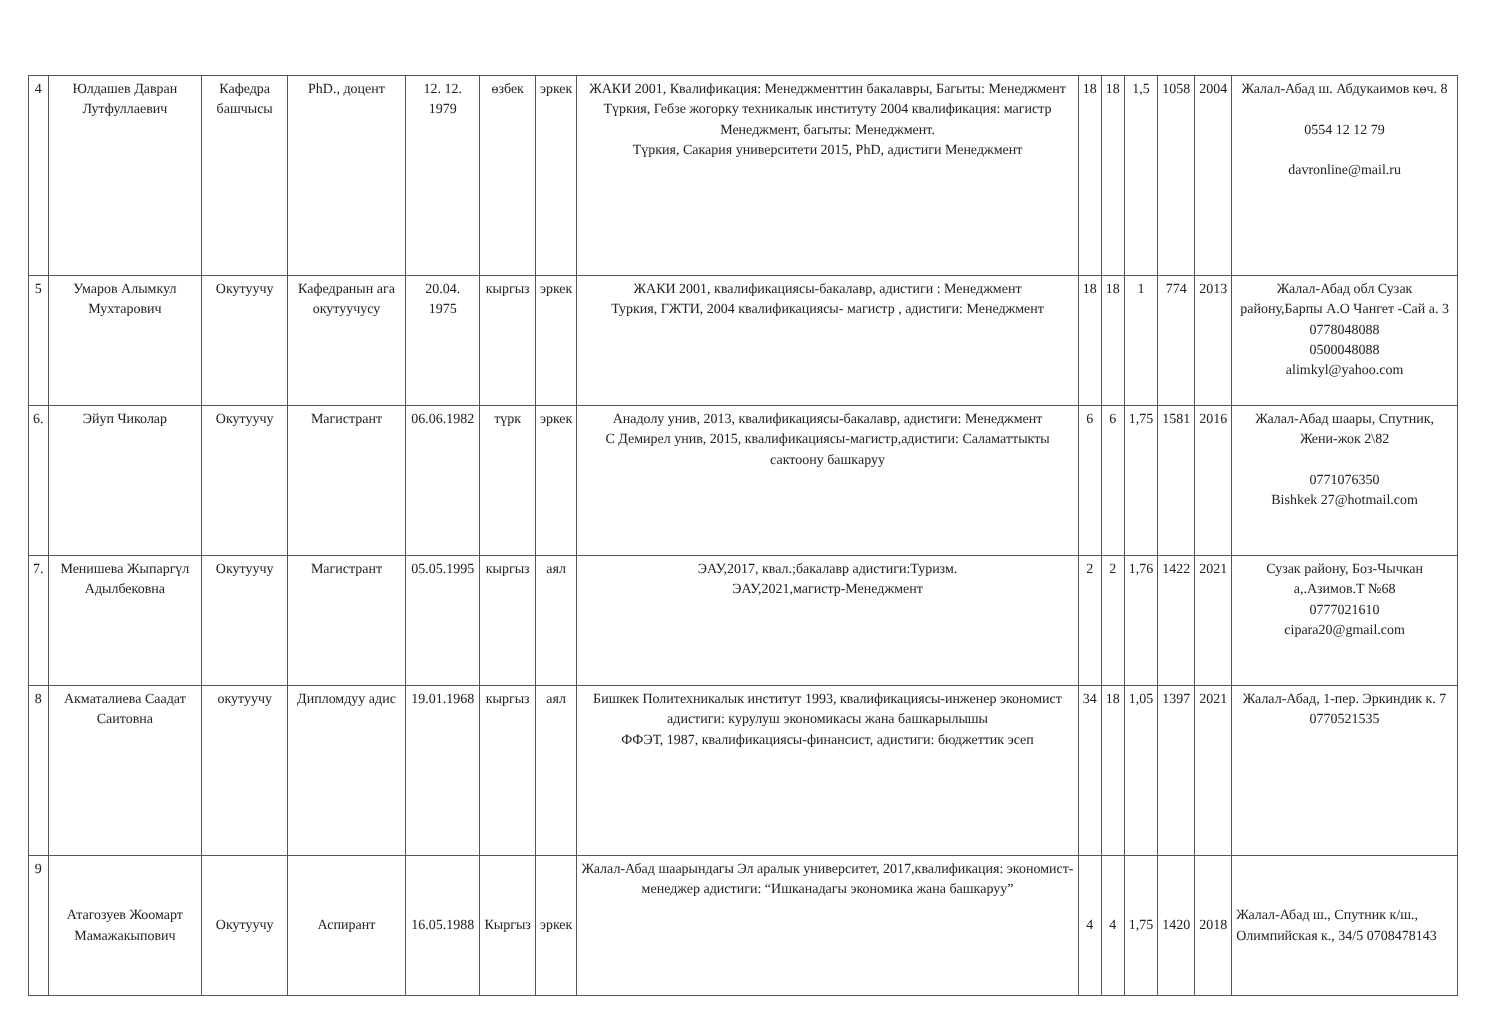| 4 | Юлдашев Давран Лутфуллаевич | Кафедра башчысы | PhD., доцент | 12. 12. 1979 | өзбек | эркек | ЖАКИ 2001, Квалификация: Менеджменттин бакалавры, Багыты: Менеджмент Түркия, Гебзе жогорку техникалык институту 2004 квалификация: магистр Менеджмент, багыты: Менеджмент. Түркия, Сакария университети 2015, PhD, адистиги Менеджмент | 18 | 18 | 1,5 | 1058 | 2004 | Жалал-Абад ш. Абдукаимов көч. 8 0554 12 12 79 davronline@mail.ru |
| 5 | Умаров Алымкул Мухтарович | Окутуучу | Кафедранын ага окутуучусу | 20.04. 1975 | кыргыз | эркек | ЖАКИ 2001, квалификациясы-бакалавр, адистиги : Менеджмент Туркия, ГЖТИ, 2004 квалификациясы- магистр , адистиги: Менеджмент | 18 | 18 | 1 | 774 | 2013 | Жалал-Абад обл Сузак району,Барпы А.О Чангет -Сай а. 3 0778048088 0500048088 alimkyl@yahoo.com |
| 6. | Эйуп Чиколар | Окутуучу | Магистрант | 06.06.1982 | түрк | эркек | Анадолу унив, 2013, квалификациясы-бакалавр, адистиги: Менеджмент С Демирел унив, 2015, квалификациясы-магистр,адистиги: Саламаттыкты сактоону башкаруу | 6 | 6 | 1,75 | 1581 | 2016 | Жалал-Абад шаары, Спутник, Жени-жок 2\82 0771076350 Bishkek 27@hotmail.com |
| 7. | Менишева Жыпаргүл Адылбековна | Окутуучу | Магистрант | 05.05.1995 | кыргыз | аял | ЭАУ,2017, квал.;бакалавр адистиги:Туризм. ЭАУ,2021,магистр-Менеджмент | 2 | 2 | 1,76 | 1422 | 2021 | Сузак району, Боз-Чычкан а,.Азимов.Т №68 0777021610 cipara20@gmail.com |
| 8 | Акматалиева Саадат Саитовна | окутуучу | Дипломдуу адис | 19.01.1968 | кыргыз | аял | Бишкек Политехникалык институт 1993, квалификациясы-инженер экономист адистиги: курулуш экономикасы жана башкарылышы ФФЭТ, 1987, квалификациясы-финансист, адистиги: бюджеттик эсеп | 34 | 18 | 1,05 | 1397 | 2021 | Жалал-Абад, 1-пер. Эркиндик к. 7 0770521535 |
| 9 | Атагозуев Жоомарт Мамажакыпович | Окутуучу | Аспирант | 16.05.1988 | Кыргыз | эркек | Жалал-Абад шаарындагы Эл аралык университет, 2017,квалификация: экономист-менеджер адистиги: “Ишканадагы экономика жана башкаруу” | 4 | 4 | 1,75 | 1420 | 2018 | Жалал-Абад ш., Спутник к/ш., Олимпийская к., 34/5 0708478143 |